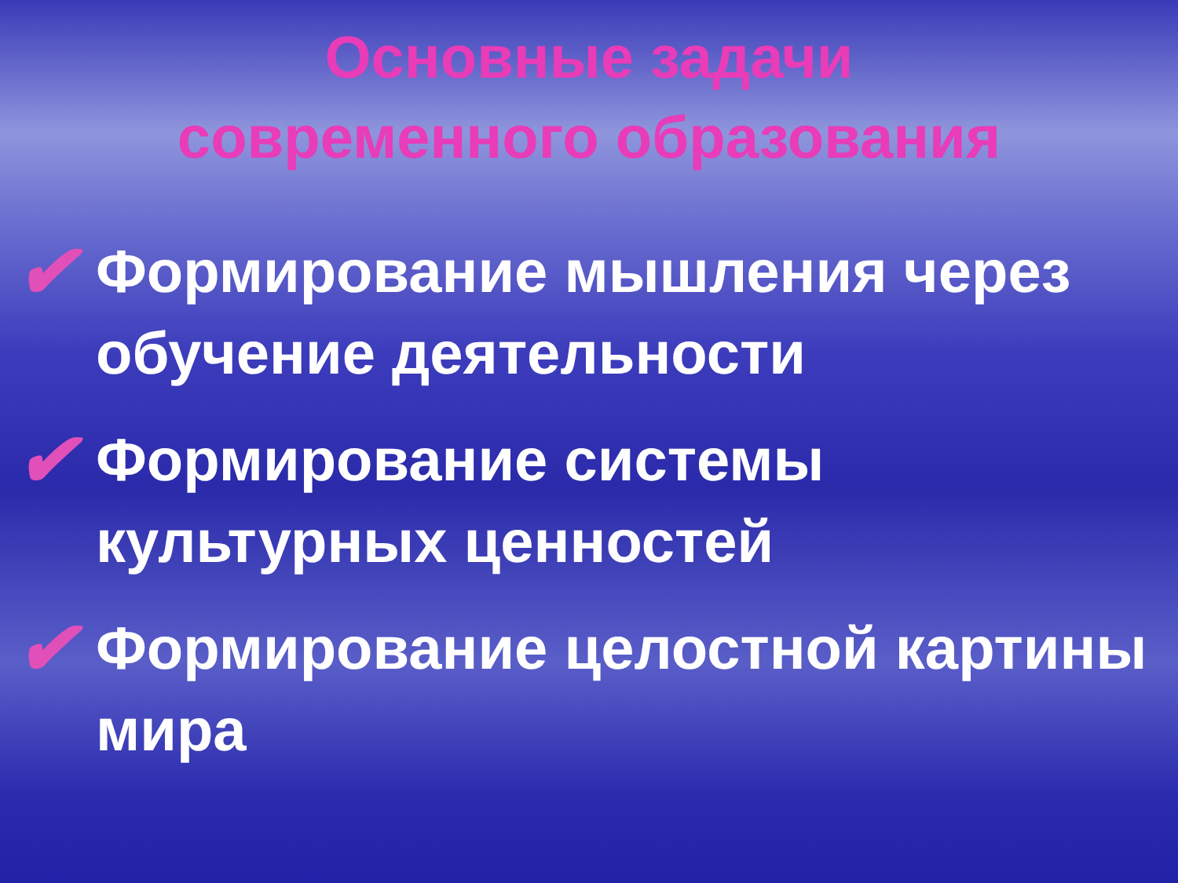Основные задачи
современного образования
✔ Формирование мышления через обучение деятельности
✔ Формирование системы культурных ценностей
✔ Формирование целостной картины мира